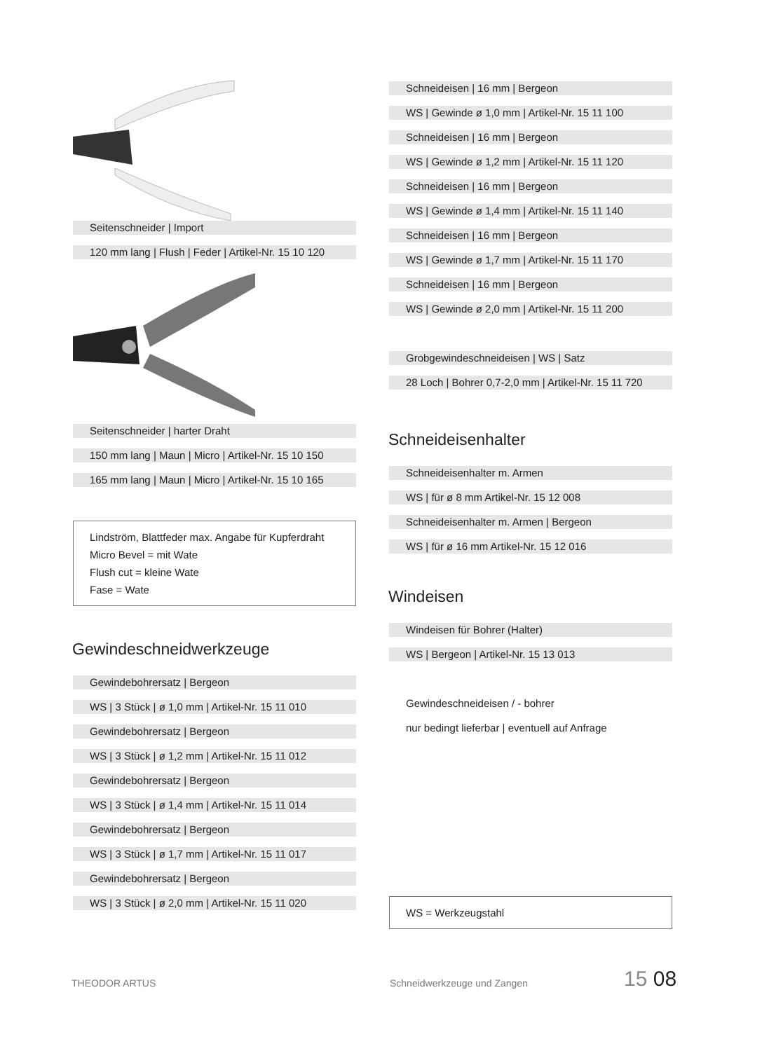Seitenschneider | Import
120 mm lang | Flush | Feder | Artikel-Nr. 15 10 120
Seitenschneider | harter Draht
150 mm lang | Maun | Micro | Artikel-Nr. 15 10 150
165 mm lang | Maun | Micro | Artikel-Nr. 15 10 165
Lindström, Blattfeder max. Angabe für Kupferdraht
Micro Bevel = mit Wate
Flush cut = kleine Wate
Fase = Wate
Gewindeschneidwerkzeuge
Gewindebohrersatz | Bergeon
WS | 3 Stück | ø 1,0 mm | Artikel-Nr. 15 11 010
Gewindebohrersatz | Bergeon
WS | 3 Stück | ø 1,2 mm | Artikel-Nr. 15 11 012
Gewindebohrersatz | Bergeon
WS | 3 Stück | ø 1,4 mm | Artikel-Nr. 15 11 014
Gewindebohrersatz | Bergeon
WS | 3 Stück | ø 1,7 mm | Artikel-Nr. 15 11 017
Gewindebohrersatz | Bergeon
WS | 3 Stück | ø 2,0 mm | Artikel-Nr. 15 11 020
Schneideisen | 16 mm | Bergeon
WS | Gewinde ø 1,0 mm | Artikel-Nr. 15 11 100
Schneideisen | 16 mm | Bergeon
WS | Gewinde ø 1,2 mm | Artikel-Nr. 15 11 120
Schneideisen | 16 mm | Bergeon
WS | Gewinde ø 1,4 mm | Artikel-Nr. 15 11 140
Schneideisen | 16 mm | Bergeon
WS | Gewinde ø 1,7 mm | Artikel-Nr. 15 11 170
Schneideisen | 16 mm | Bergeon
WS | Gewinde ø 2,0 mm | Artikel-Nr. 15 11 200
Grobgewindeschneideisen | WS | Satz
28 Loch | Bohrer 0,7-2,0 mm | Artikel-Nr. 15 11 720
Schneideisenhalter
Schneideisenhalter m. Armen
WS | für ø 8 mm Artikel-Nr. 15 12 008
Schneideisenhalter m. Armen | Bergeon
WS | für ø 16 mm Artikel-Nr. 15 12 016
Windeisen
Windeisen für Bohrer (Halter)
WS | Bergeon | Artikel-Nr. 15 13 013
Gewindeschneideisen / - bohrer
nur bedingt lieferbar | eventuell auf Anfrage
WS = Werkzeugstahl
THEODOR ARTUS Schneidwerkzeuge und Zangen 15 08